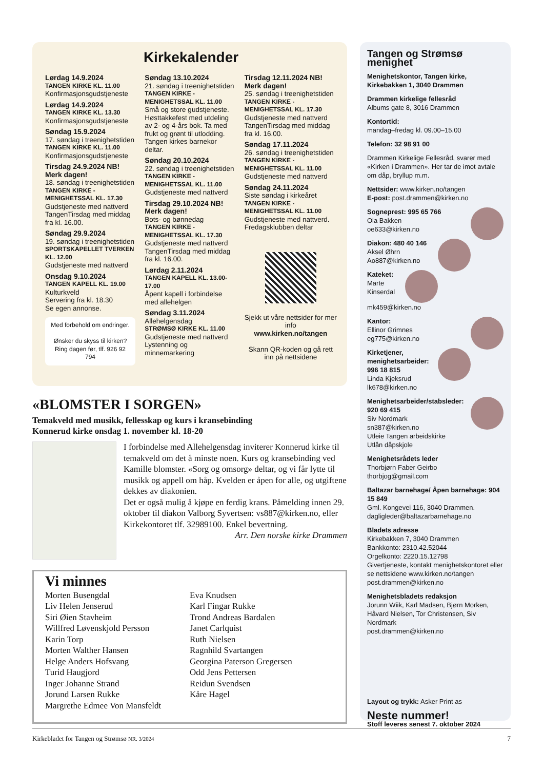Kirkekalender
Lørdag 14.9.2024
TANGEN KIRKE KL. 11.00
Konfirmasjonsgudstjeneste
Lørdag 14.9.2024
TANGEN KIRKE KL. 13.30
Konfirmasjonsgudstjeneste
Søndag 15.9.2024
17. søndag i treenighetstiden
TANGEN KIRKE KL. 11.00
Konfirmasjonsgudstjeneste
Tirsdag 24.9.2024 NB! Merk dagen!
18. søndag i treenighetstiden
TANGEN KIRKE - MENIGHETSSAL KL. 17.30
Gudstjeneste med nattverd TangenTirsdag med middag fra kl. 16.00.
Søndag 29.9.2024
19. søndag i treenighetstiden
SPORTSKAPELLET TVERKEN KL. 12.00
Gudstjeneste med nattverd
Onsdag 9.10.2024
TANGEN KAPELL KL. 19.00
Kulturkveld
Servering fra kl. 18.30
Se egen annonse.
Med forbehold om endringer.
Ønsker du skyss til kirken? Ring dagen før, tlf. 926 92 794
Søndag 13.10.2024
21. søndag i treenighetstiden
TANGEN KIRKE - MENIGHETSSAL KL. 11.00
Små og store gudstjeneste. Høsttakkefest med utdeling av 2- og 4-års bok. Ta med frukt og grønt til utlodding. Tangen kirkes barnekor deltar.
Søndag 20.10.2024
22. søndag i treenighetstiden
TANGEN KIRKE - MENIGHETSSAL KL. 11.00
Gudstjeneste med nattverd
Tirsdag 29.10.2024 NB! Merk dagen!
Bots- og bønnedag
TANGEN KIRKE - MENIGHETSSAL KL. 17.30
Gudstjeneste med nattverd TangenTirsdag med middag fra kl. 16.00.
Lørdag 2.11.2024
TANGEN KAPELL KL. 13.00-17.00
Åpent kapell i forbindelse med allehelgen
Søndag 3.11.2024
Allehelgensdag
STRØMSØ KIRKE KL. 11.00
Gudstjeneste med nattverd Lystenning og minnemarkering
Tirsdag 12.11.2024 NB! Merk dagen!
25. søndag i treenighetstiden
TANGEN KIRKE - MENIGHETSSAL KL. 17.30
Gudstjeneste med nattverd TangenTirsdag med middag fra kl. 16.00.
Søndag 17.11.2024
26. søndag i treenighetstiden
TANGEN KIRKE - MENIGHETSSAL KL. 11.00
Gudstjeneste med nattverd
Søndag 24.11.2024
Siste søndag i kirkeåret
TANGEN KIRKE - MENIGHETSSAL KL. 11.00
Gudstjeneste med nattverd.
Fredagsklubben deltar
Sjekk ut våre nettsider for mer info
www.kirken.no/tangen
Skann QR-koden og gå rett inn på nettsidene
«BLOMSTER I SORGEN»
Temakveld med musikk, fellesskap og kurs i kransebinding
Konnerud kirke onsdag 1. november kl. 18-20
I forbindelse med Allehelgensdag inviterer Konnerud kirke til temakveld om det å minste noen. Kurs og kransebinding ved Kamille blomster. «Sorg og omsorg» deltar, og vi får lytte til musikk og appell om håp. Kvelden er åpen for alle, og utgiftene dekkes av diakonien.
Det er også mulig å kjøpe en ferdig krans. Påmelding innen 29. oktober til diakon Valborg Syvertsen: vs887@kirken.no, eller Kirkekontoret tlf. 32989100. Enkel bevertning.
Arr. Den norske kirke Drammen
Vi minnes
Morten Busengdal
Liv Helen Jenserud
Siri Øien Stavheim
Willfred Løvenskjold Persson
Karin Torp
Morten Walther Hansen
Helge Anders Hofsvang
Turid Haugjord
Inger Johanne Strand
Jorund Larsen Rukke
Margrethe Edmee Von Mansfeldt
Eva Knudsen
Karl Fingar Rukke
Trond Andreas Bardalen
Janet Carlquist
Ruth Nielsen
Ragnhild Svartangen
Georgina Paterson Gregersen
Odd Jens Pettersen
Reidun Svendsen
Kåre Hagel
Tangen og Strømsø menighet
Menighetskontor, Tangen kirke, Kirkebakken 1, 3040 Drammen
Drammen kirkelige fellesråd
Albums gate 8, 3016 Drammen
Kontortid:
mandag–fredag kl. 09.00–15.00
Telefon: 32 98 91 00
Drammen Kirkelige Fellesråd, svarer med «Kirken i Drammen». Her tar de imot avtale om dåp, bryllup m.m.
Nettsider: www.kirken.no/tangen
E-post: post.drammen@kirken.no
Sogneprest: 995 65 766
Ola Bakken
oe633@kirken.no
Diakon: 480 40 146
Aksel Øhrn
Ao887@kirken.no
Kateket:
Marte Kinserdal
mk459@kirken.no
Kantor:
Ellinor Grimnes
eg775@kirken.no
Kirketjener, menighetsarbeider: 996 18 815
Linda Kjeksrud
lk678@kirken.no
Menighetsarbeider/stabsleder: 920 69 415
Siv Nordmark
sn387@kirken.no
Utleie Tangen arbeidskirke
Utlån dåpskjole
Menighetsrådets leder
Thorbjørn Faber Geirbo
thorbjog@gmail.com
Baltazar barnehage/ Åpen barnehage: 904 15 849
Gml. Kongevei 116, 3040 Drammen.
dagligleder@baltazarbarnehage.no
Bladets adresse
Kirkebakken 7, 3040 Drammen
Bankkonto: 2310.42.52044
Orgelkonto: 2220.15.12798
Givertjeneste, kontakt menighetskontoret eller se nettsidene www.kirken.no/tangen
post.drammen@kirken.no
Menighetsbladets redaksjon
Jorunn Wiik, Karl Madsen, Bjørn Morken, Håvard Nielsen, Tor Christensen, Siv Nordmark
post.drammen@kirken.no
Layout og trykk: Asker Print as
Neste nummer!
Stoff leveres senest 7. oktober 2024
Kirkebladet for Tangen og Strømsø NR. 3/2024 7